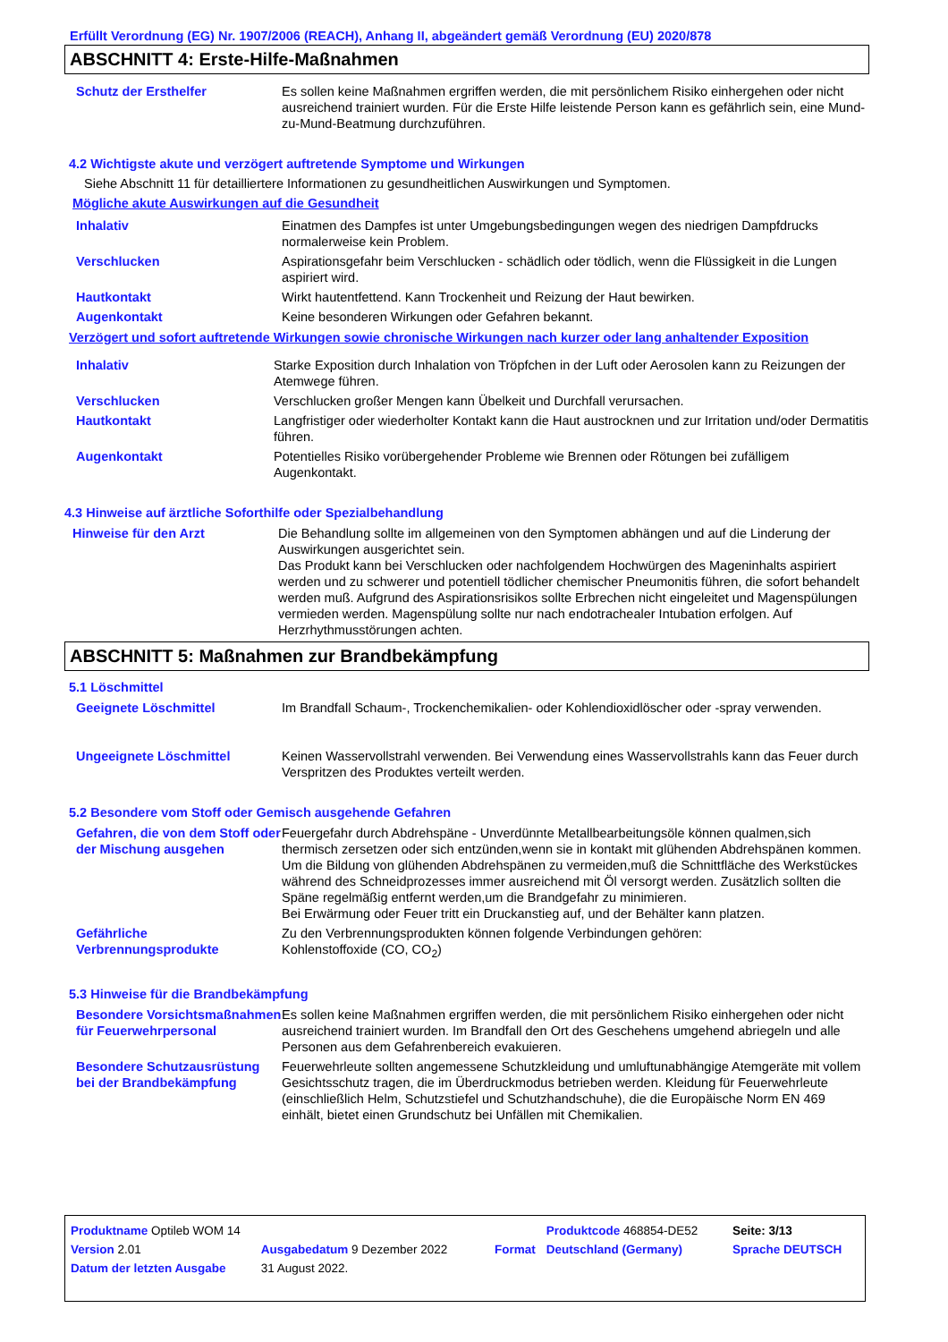Erfüllt Verordnung (EG) Nr. 1907/2006 (REACH), Anhang II, abgeändert gemäß Verordnung (EU) 2020/878
ABSCHNITT 4: Erste-Hilfe-Maßnahmen
Schutz der Ersthelfer Es sollen keine Maßnahmen ergriffen werden, die mit persönlichem Risiko einhergehen oder nicht ausreichend trainiert wurden. Für die Erste Hilfe leistende Person kann es gefährlich sein, eine Mund-zu-Mund-Beatmung durchzuführen.
4.2 Wichtigste akute und verzögert auftretende Symptome und Wirkungen
Siehe Abschnitt 11 für detailliertere Informationen zu gesundheitlichen Auswirkungen und Symptomen.
Mögliche akute Auswirkungen auf die Gesundheit
Inhalativ Einatmen des Dampfes ist unter Umgebungsbedingungen wegen des niedrigen Dampfdrucks normalerweise kein Problem.
Verschlucken Aspirationsgefahr beim Verschlucken - schädlich oder tödlich, wenn die Flüssigkeit in die Lungen aspiriert wird.
Hautkontakt Wirkt hautentfettend. Kann Trockenheit und Reizung der Haut bewirken.
Augenkontakt Keine besonderen Wirkungen oder Gefahren bekannt.
Verzögert und sofort auftretende Wirkungen sowie chronische Wirkungen nach kurzer oder lang anhaltender Exposition
Inhalativ Starke Exposition durch Inhalation von Tröpfchen in der Luft oder Aerosolen kann zu Reizungen der Atemwege führen.
Verschlucken Verschlucken großer Mengen kann Übelkeit und Durchfall verursachen.
Hautkontakt Langfristiger oder wiederholter Kontakt kann die Haut austrocknen und zur Irritation und/oder Dermatitis führen.
Augenkontakt Potentielles Risiko vorübergehender Probleme wie Brennen oder Rötungen bei zufälligem Augenkontakt.
4.3 Hinweise auf ärztliche Soforthilfe oder Spezialbehandlung
Hinweise für den Arzt Die Behandlung sollte im allgemeinen von den Symptomen abhängen und auf die Linderung der Auswirkungen ausgerichtet sein.
Das Produkt kann bei Verschlucken oder nachfolgendem Hochwürgen des Mageninhalts aspiriert werden und zu schwerer und potentiell tödlicher chemischer Pneumonitis führen, die sofort behandelt werden muß. Aufgrund des Aspirationsrisikos sollte Erbrechen nicht eingeleitet und Magenspülungen vermieden werden. Magenspülung sollte nur nach endotrachealer Intubation erfolgen. Auf Herzrhythmusstörungen achten.
ABSCHNITT 5: Maßnahmen zur Brandbekämpfung
5.1 Löschmittel
Geeignete Löschmittel Im Brandfall Schaum-, Trockenchemikalien- oder Kohlendioxidlöscher oder -spray verwenden.
Ungeeignete Löschmittel Keinen Wasservollstrahl verwenden. Bei Verwendung eines Wasservollstrahls kann das Feuer durch Verspritzen des Produktes verteilt werden.
5.2 Besondere vom Stoff oder Gemisch ausgehende Gefahren
Gefahren, die von dem Stoff oder der Mischung ausgehen
Feuergefahr durch Abdrehspäne - Unverdünnte Metallbearbeitungsöle können qualmen,sich thermisch zersetzen oder sich entzünden,wenn sie in kontakt mit glühenden Abdrehspänen kommen.
Um die Bildung von glühenden Abdrehspänen zu vermeiden,muß die Schnittfläche des Werkstückes während des Schneidprozesses immer ausreichend mit Öl versorgt werden. Zusätzlich sollten die Späne regelmäßig entfernt werden,um die Brandgefahr zu minimieren.
Bei Erwärmung oder Feuer tritt ein Druckanstieg auf, und der Behälter kann platzen.
Gefährliche Verbrennungsprodukte
Zu den Verbrennungsprodukten können folgende Verbindungen gehören:
Kohlenstoffoxide (CO, CO<sub>2</sub>)
5.3 Hinweise für die Brandbekämpfung
Besondere Vorsichtsmaßnahmen für Feuerwehrpersonal
Es sollen keine Maßnahmen ergriffen werden, die mit persönlichem Risiko einhergehen oder nicht ausreichend trainiert wurden. Im Brandfall den Ort des Geschehens umgehend abriegeln und alle Personen aus dem Gefahrenbereich evakuieren.
Besondere Schutzausrüstung bei der Brandbekämpfung
Feuerwehrleute sollten angemessene Schutzkleidung und umluftunabhängige Atemgeräte mit vollem Gesichtsschutz tragen, die im Überdruckmodus betrieben werden. Kleidung für Feuerwehrleute (einschließlich Helm, Schutzstiefel und Schutzhandschuhe), die die Europäische Norm EN 469 einhält, bietet einen Grundschutz bei Unfällen mit Chemikalien.
| Produktname Optileb WOM 14 | | | Produktcode 468854-DE52 | | Seite: 3/13 |
| Version 2.01 | Ausgabedatum 9 Dezember 2022 | Format | | Deutschland (Germany) | Sprache DEUTSCH |
| Datum der letzten Ausgabe | 31 August 2022. | | | | |